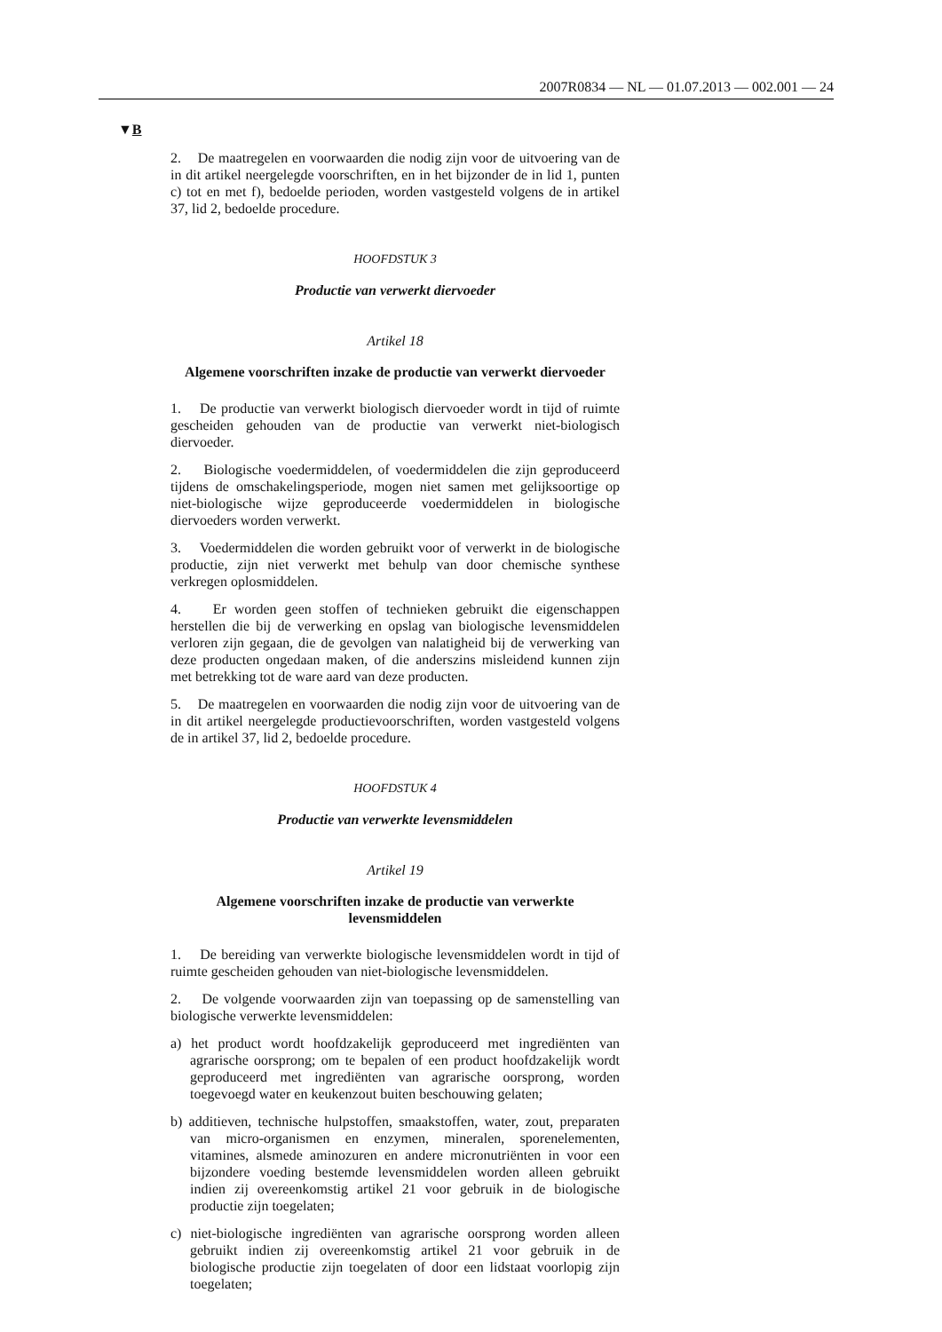2007R0834 — NL — 01.07.2013 — 002.001 — 24
▼B
2. De maatregelen en voorwaarden die nodig zijn voor de uitvoering van de in dit artikel neergelegde voorschriften, en in het bijzonder de in lid 1, punten c) tot en met f), bedoelde perioden, worden vastgesteld volgens de in artikel 37, lid 2, bedoelde procedure.
HOOFDSTUK 3
Productie van verwerkt diervoeder
Artikel 18
Algemene voorschriften inzake de productie van verwerkt diervoeder
1. De productie van verwerkt biologisch diervoeder wordt in tijd of ruimte gescheiden gehouden van de productie van verwerkt niet-biologisch diervoeder.
2. Biologische voedermiddelen, of voedermiddelen die zijn geproduceerd tijdens de omschakelingsperiode, mogen niet samen met gelijksoortige op niet-biologische wijze geproduceerde voedermiddelen in biologische diervoeders worden verwerkt.
3. Voedermiddelen die worden gebruikt voor of verwerkt in de biologische productie, zijn niet verwerkt met behulp van door chemische synthese verkregen oplosmiddelen.
4. Er worden geen stoffen of technieken gebruikt die eigenschappen herstellen die bij de verwerking en opslag van biologische levensmiddelen verloren zijn gegaan, die de gevolgen van nalatigheid bij de verwerking van deze producten ongedaan maken, of die anderszins misleidend kunnen zijn met betrekking tot de ware aard van deze producten.
5. De maatregelen en voorwaarden die nodig zijn voor de uitvoering van de in dit artikel neergelegde productievoorschriften, worden vastgesteld volgens de in artikel 37, lid 2, bedoelde procedure.
HOOFDSTUK 4
Productie van verwerkte levensmiddelen
Artikel 19
Algemene voorschriften inzake de productie van verwerkte levensmiddelen
1. De bereiding van verwerkte biologische levensmiddelen wordt in tijd of ruimte gescheiden gehouden van niet-biologische levensmiddelen.
2. De volgende voorwaarden zijn van toepassing op de samenstelling van biologische verwerkte levensmiddelen:
a) het product wordt hoofdzakelijk geproduceerd met ingrediënten van agrarische oorsprong; om te bepalen of een product hoofdzakelijk wordt geproduceerd met ingrediënten van agrarische oorsprong, worden toegevoegd water en keukenzout buiten beschouwing gelaten;
b) additieven, technische hulpstoffen, smaakstoffen, water, zout, preparaten van micro-organismen en enzymen, mineralen, sporenelementen, vitamines, alsmede aminozuren en andere micronutriënten in voor een bijzondere voeding bestemde levensmiddelen worden alleen gebruikt indien zij overeenkomstig artikel 21 voor gebruik in de biologische productie zijn toegelaten;
c) niet-biologische ingrediënten van agrarische oorsprong worden alleen gebruikt indien zij overeenkomstig artikel 21 voor gebruik in de biologische productie zijn toegelaten of door een lidstaat voorlopig zijn toegelaten;